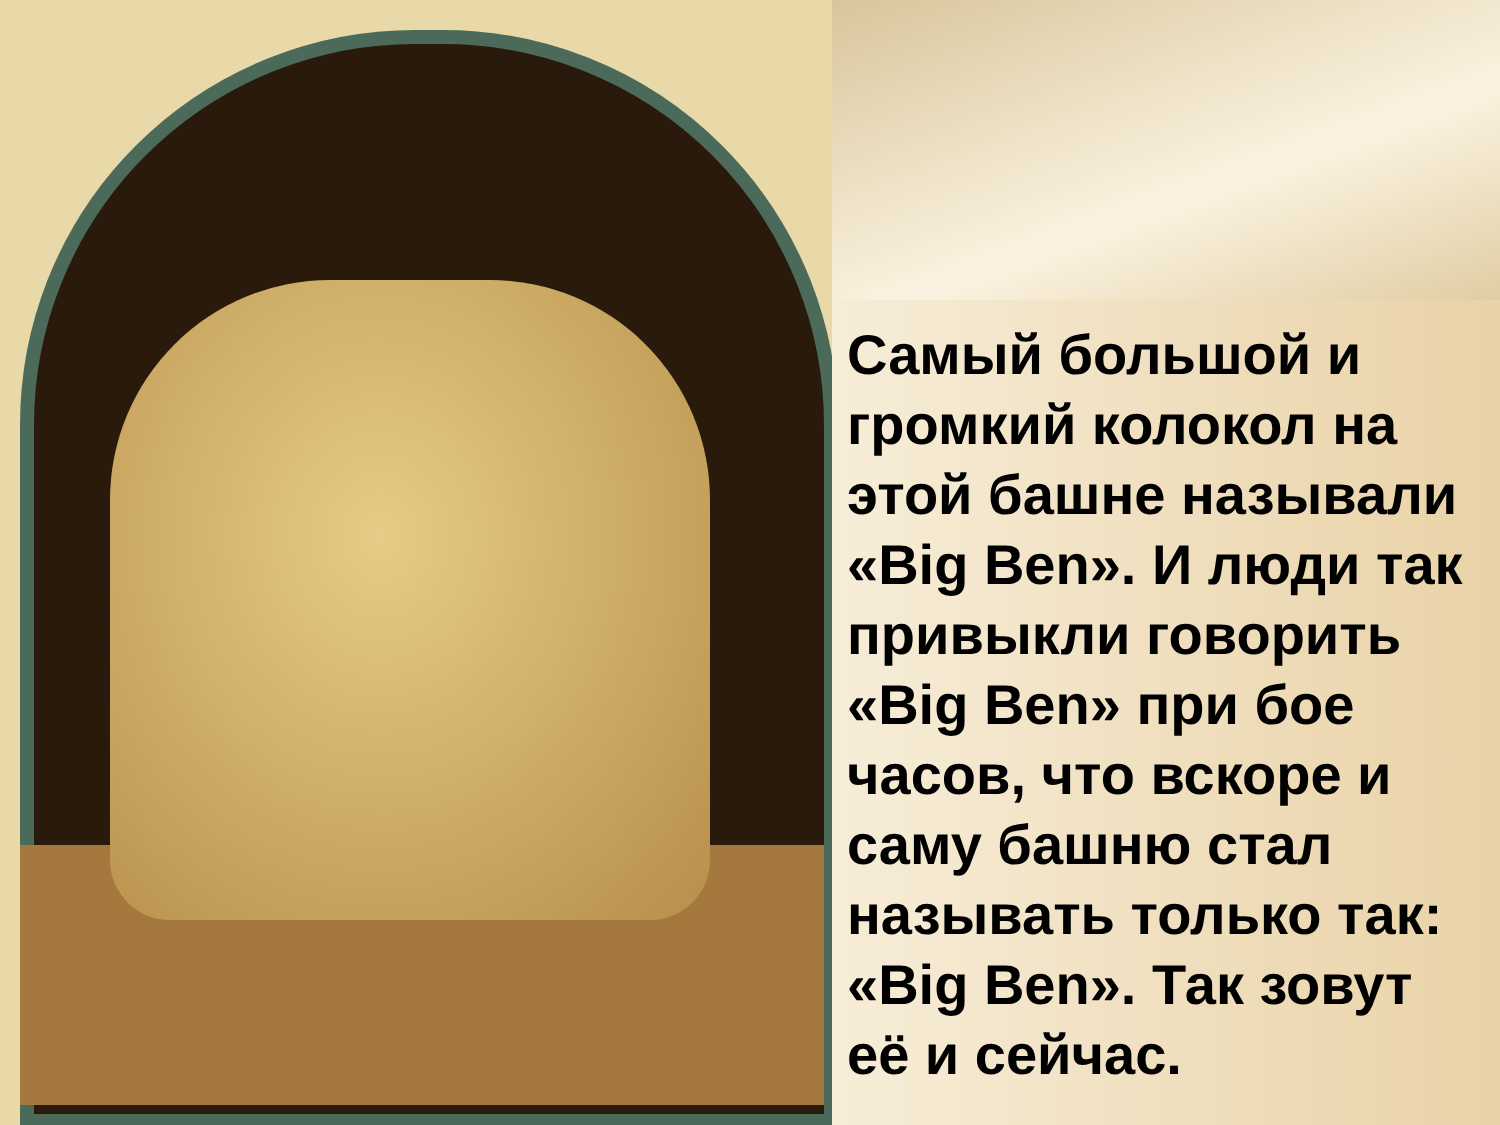Самый большой и громкий колокол на этой башне называли «Big Ben». И люди так привыкли говорить «Big Ben» при бое часов, что вскоре и саму башню стал называть только так: «Big Ben». Так зовут её и сейчас.